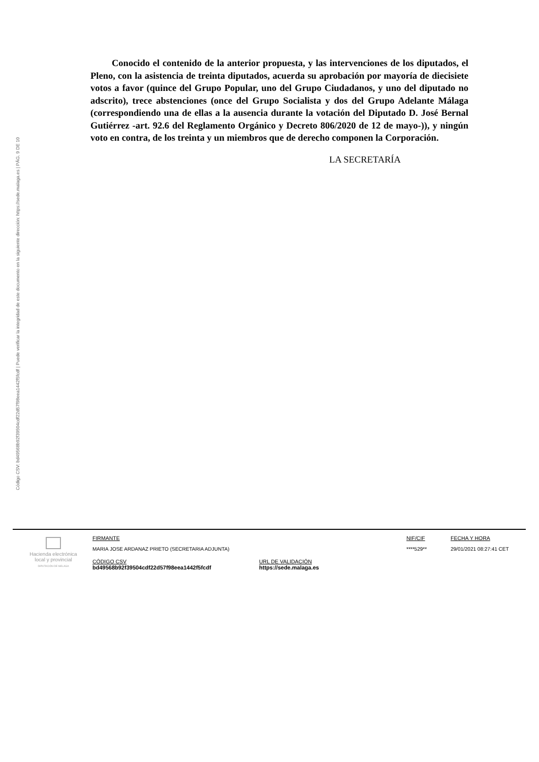Código CSV: bd49568b92f39504cdf22d57f98eea1442f5fcdf | Puede verificar la integridad de este documento en la siguiente dirección: https://sede.malaga.es | PÁG. 9 DE 10
Conocido el contenido de la anterior propuesta, y las intervenciones de los diputados, el Pleno, con la asistencia de treinta diputados, acuerda su aprobación por mayoría de diecisiete votos a favor (quince del Grupo Popular, uno del Grupo Ciudadanos, y uno del diputado no adscrito), trece abstenciones (once del Grupo Socialista y dos del Grupo Adelante Málaga (correspondiendo una de ellas a la ausencia durante la votación del Diputado D. José Bernal Gutiérrez -art. 92.6 del Reglamento Orgánico y Decreto 806/2020 de 12 de mayo-)), y ningún voto en contra, de los treinta y un miembros que de derecho componen la Corporación.
LA SECRETARÍA
Hacienda electrónica
local y provincial
DIPUTACIÓN DE MÁLAGA
FIRMANTE
MARIA JOSE ARDANAZ PRIETO (SECRETARIA ADJUNTA)
NIF/CIF
****529**
FECHA Y HORA
29/01/2021 08:27:41 CET
CÓDIGO CSV
bd49568b92f39504cdf22d57f98eea1442f5fcdf
URL DE VALIDACIÓN
https://sede.malaga.es